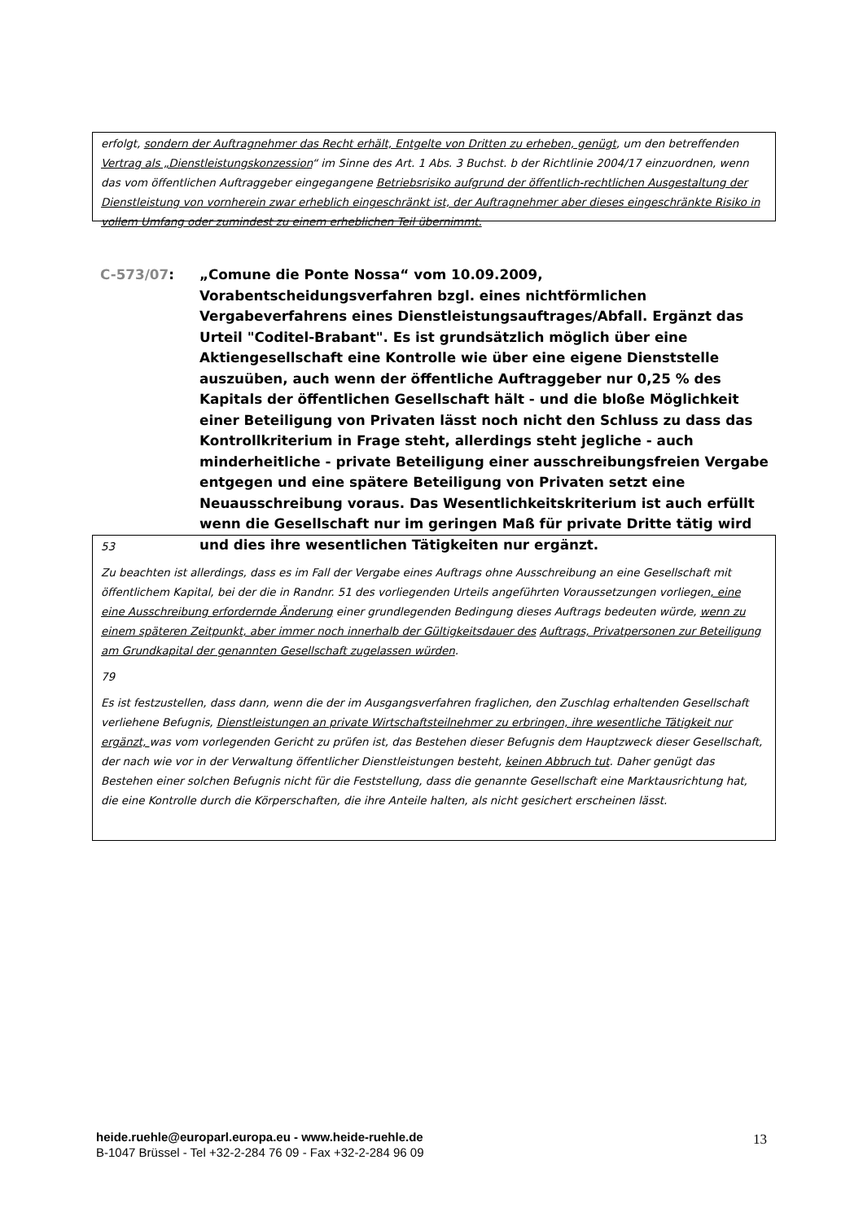erfolgt, sondern der Auftragnehmer das Recht erhält, Entgelte von Dritten zu erheben, genügt, um den betreffenden Vertrag als „Dienstleistungskonzession“ im Sinne des Art. 1 Abs. 3 Buchst. b der Richtlinie 2004/17 einzuordnen, wenn das vom öffentlichen Auftraggeber eingegangene Betriebsrisiko aufgrund der öffentlich-rechtlichen Ausgestaltung der Dienstleistung von vornherein zwar erheblich eingeschränkt ist, der Auftragnehmer aber dieses eingeschränkte Risiko in vollem Umfang oder zumindest zu einem erheblichen Teil übernimmt.
C-573/07: „Comune die Ponte Nossa“ vom 10.09.2009, Vorabentscheidungsverfahren bzgl. eines nichtförmlichen Vergabeverfahrens eines Dienstleistungsauftrages/Abfall. Ergänzt das Urteil "Coditel-Brabant". Es ist grundsätzlich möglich über eine Aktiengesellschaft eine Kontrolle wie über eine eigene Dienststelle auszuüben, auch wenn der öffentliche Auftraggeber nur 0,25 % des Kapitals der öffentlichen Gesellschaft hält - und die bloße Möglichkeit einer Beteiligung von Privaten lässt noch nicht den Schluss zu dass das Kontrollkriterium in Frage steht, allerdings steht jegliche - auch minderheitliche - private Beteiligung einer ausschreibungsfreien Vergabe entgegen und eine spätere Beteiligung von Privaten setzt eine Neuausschreibung voraus. Das Wesentlichkeitskriterium ist auch erfüllt wenn die Gesellschaft nur im geringen Maß für private Dritte tätig wird und dies ihre wesentlichen Tätigkeiten nur ergänzt.
53
Zu beachten ist allerdings, dass es im Fall der Vergabe eines Auftrags ohne Ausschreibung an eine Gesellschaft mit öffentlichem Kapital, bei der die in Randnr. 51 des vorliegenden Urteils angeführten Voraussetzungen vorliegen, eine eine Ausschreibung erfordernde Änderung einer grundlegenden Bedingung dieses Auftrags bedeuten würde, wenn zu einem späteren Zeitpunkt, aber immer noch innerhalb der Gültigkeitsdauer des Auftrags, Privatpersonen zur Beteiligung am Grundkapital der genannten Gesellschaft zugelassen würden.
79
Es ist festzustellen, dass dann, wenn die der im Ausgangsverfahren fraglichen, den Zuschlag erhaltenden Gesellschaft verliehene Befugnis, Dienstleistungen an private Wirtschaftsteilnehmer zu erbringen, ihre wesentliche Tätigkeit nur ergänzt, was vom vorlegenden Gericht zu prüfen ist, das Bestehen dieser Befugnis dem Hauptzweck dieser Gesellschaft, der nach wie vor in der Verwaltung öffentlicher Dienstleistungen besteht, keinen Abbruch tut. Daher genügt das Bestehen einer solchen Befugnis nicht für die Feststellung, dass die genannte Gesellschaft eine Marktausrichtung hat, die eine Kontrolle durch die Körperschaften, die ihre Anteile halten, als nicht gesichert erscheinen lässt.
heide.ruehle@europarl.europa.eu - www.heide-ruehle.de
B-1047 Brüssel - Tel +32-2-284 76 09 - Fax +32-2-284 96 09
13